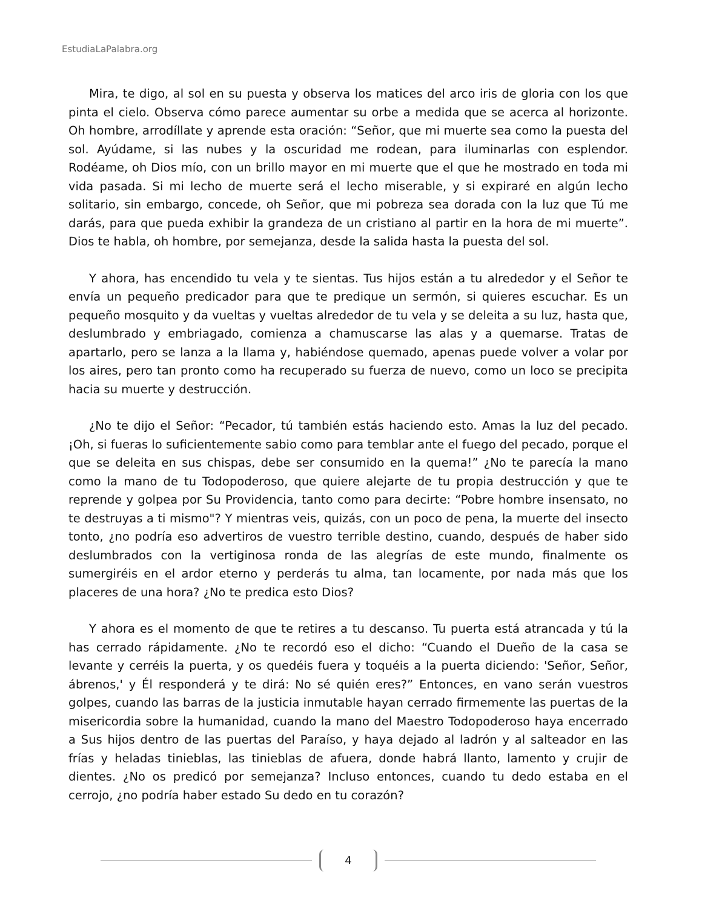EstudiaLaPalabra.org
Mira, te digo, al sol en su puesta y observa los matices del arco iris de gloria con los que pinta el cielo. Observa cómo parece aumentar su orbe a medida que se acerca al horizonte. Oh hombre, arrodíllate y aprende esta oración: “Señor, que mi muerte sea como la puesta del sol. Ayúdame, si las nubes y la oscuridad me rodean, para iluminarlas con esplendor. Rodéame, oh Dios mío, con un brillo mayor en mi muerte que el que he mostrado en toda mi vida pasada. Si mi lecho de muerte será el lecho miserable, y si expiraré en algún lecho solitario, sin embargo, concede, oh Señor, que mi pobreza sea dorada con la luz que Tú me darás, para que pueda exhibir la grandeza de un cristiano al partir en la hora de mi muerte”. Dios te habla, oh hombre, por semejanza, desde la salida hasta la puesta del sol.
Y ahora, has encendido tu vela y te sientas. Tus hijos están a tu alrededor y el Señor te envía un pequeño predicador para que te predique un sermón, si quieres escuchar. Es un pequeño mosquito y da vueltas y vueltas alrededor de tu vela y se deleita a su luz, hasta que, deslumbrado y embriagado, comienza a chamuscarse las alas y a quemarse. Tratas de apartarlo, pero se lanza a la llama y, habiéndose quemado, apenas puede volver a volar por los aires, pero tan pronto como ha recuperado su fuerza de nuevo, como un loco se precipita hacia su muerte y destrucción.
¿No te dijo el Señor: “Pecador, tú también estás haciendo esto. Amas la luz del pecado. ¡Oh, si fueras lo suficientemente sabio como para temblar ante el fuego del pecado, porque el que se deleita en sus chispas, debe ser consumido en la quema!” ¿No te parecía la mano como la mano de tu Todopoderoso, que quiere alejarte de tu propia destrucción y que te reprende y golpea por Su Providencia, tanto como para decirte: “Pobre hombre insensato, no te destruyas a ti mismo"? Y mientras veis, quizás, con un poco de pena, la muerte del insecto tonto, ¿no podría eso advertiros de vuestro terrible destino, cuando, después de haber sido deslumbrados con la vertiginosa ronda de las alegrías de este mundo, finalmente os sumergiréis en el ardor eterno y perderás tu alma, tan locamente, por nada más que los placeres de una hora? ¿No te predica esto Dios?
Y ahora es el momento de que te retires a tu descanso. Tu puerta está atrancada y tú la has cerrado rápidamente. ¿No te recordó eso el dicho: “Cuando el Dueño de la casa se levante y cerréis la puerta, y os quedéis fuera y toquéis a la puerta diciendo: 'Señor, Señor, ábrenos,' y Él responderá y te dirá: No sé quién eres?” Entonces, en vano serán vuestros golpes, cuando las barras de la justicia inmutable hayan cerrado firmemente las puertas de la misericordia sobre la humanidad, cuando la mano del Maestro Todopoderoso haya encerrado a Sus hijos dentro de las puertas del Paraíso, y haya dejado al ladrón y al salteador en las frías y heladas tinieblas, las tinieblas de afuera, donde habrá llanto, lamento y crujir de dientes. ¿No os predicó por semejanza? Incluso entonces, cuando tu dedo estaba en el cerrojo, ¿no podría haber estado Su dedo en tu corazón?
4